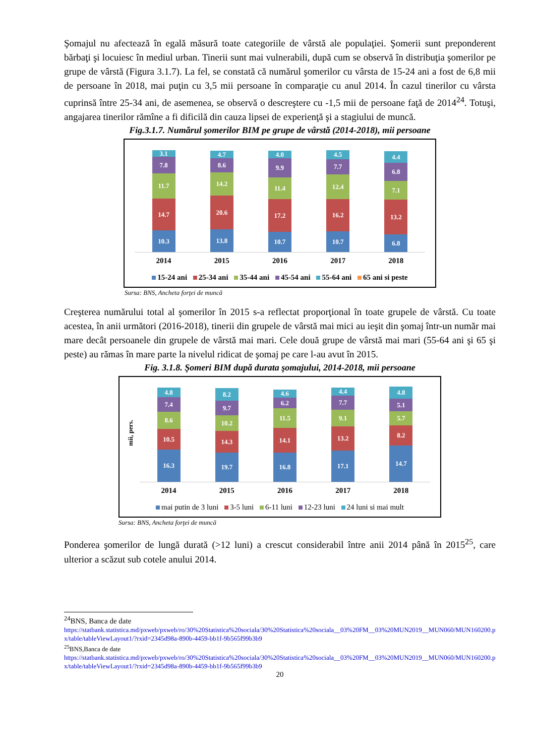Şomajul nu afectează în egală măsură toate categoriile de vârstă ale populaţiei. Şomerii sunt preponderent bărbaţi şi locuiesc în mediul urban. Tinerii sunt mai vulnerabili, după cum se observă în distribuţia şomerilor pe grupe de vârstă (Figura 3.1.7). La fel, se constată că numărul şomerilor cu vârsta de 15-24 ani a fost de 6,8 mii de persoane în 2018, mai puţin cu 3,5 mii persoane în comparaţie cu anul 2014. În cazul tinerilor cu vârsta cuprinsă între 25-34 ani, de asemenea, se observă o descreştere cu -1,5 mii de persoane faţă de 2014<sup>24</sup>. Totuşi, angajarea tinerilor rămîne a fi dificilă din cauza lipsei de experienţă şi a stagiului de muncă.
Fig.3.1.7. Numărul şomerilor BIM pe grupe de vârstă (2014-2018), mii persoane
10.3
14.7
11.7
7.8
3.1
13.8
20.6
14.2
8.6
4.7
10.7
17.2
11.4
9.9
4.0
10.7
16.2
12.4
7.7
4.5
6.8
13.2
7.1
6.8
4.4
2014 2015 2016 2017 2018
15-24 ani 25-34 ani 35-44 ani 45-54 ani 55-64 ani 65 ani si peste
Sursa: BNS, Ancheta forţei de muncă
Creşterea numărului total al şomerilor în 2015 s-a reflectat proporţional în toate grupele de vârstă. Cu toate acestea, în anii următori (2016-2018), tinerii din grupele de vârstă mai mici au ieşit din şomaj într-un număr mai mare decât persoanele din grupele de vârstă mai mari. Cele două grupe de vârstă mai mari (55-64 ani şi 65 şi peste) au rămas în mare parte la nivelul ridicat de şomaj pe care l-au avut în 2015.
Fig. 3.1.8. Şomeri BIM după durata şomajului, 2014-2018, mii persoane
mii, pers.
16.3
10.5
8.6
7.4
4.8
19.7
14.3
10.2
9.7
8.2
16.8
14.1
11.5
6.2
4.6
17.1
13.2
9.1
7.7
4.4
14.7
8.2
5.7
5.1
4.8
2014 2015 2016 2017 2018
mai putin de 3 luni 3-5 luni 6-11 luni 12-23 luni 24 luni si mai mult
Sursa: BNS, Ancheta forţei de muncă
Ponderea şomerilor de lungă durată (>12 luni) a crescut considerabil între anii 2014 până în 2015<sup>25</sup>, care ulterior a scăzut sub cotele anului 2014.
<sup>24</sup>BNS, Banca de date
https://statbank.statistica.md/pxweb/pxweb/ro/30%20Statistica%20sociala/30%20Statistica%20sociala__03%20FM__03%20MUN2019__MUN060/MUN160200.px/table/tableViewLayout1/?rxid=2345d98a-890b-4459-bb1f-9b565f99b3b9
<sup>25</sup>BNS,Banca de date
https://statbank.statistica.md/pxweb/pxweb/ro/30%20Statistica%20sociala/30%20Statistica%20sociala__03%20FM__03%20MUN2019__MUN060/MUN160200.px/table/tableViewLayout1/?rxid=2345d98a-890b-4459-bb1f-9b565f99b3b9
20